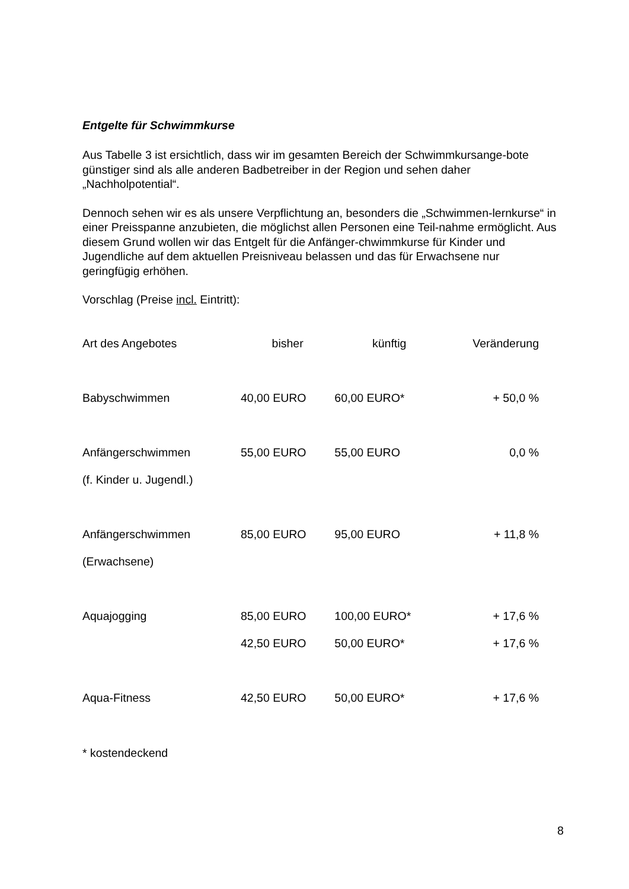Entgelte für Schwimmkurse
Aus Tabelle 3 ist ersichtlich, dass wir im gesamten Bereich der Schwimmkursange-bote günstiger sind als alle anderen Badbetreiber in der Region und sehen daher „Nachholpotential“.
Dennoch sehen wir es als unsere Verpflichtung an, besonders die „Schwimmen-lernkurse“ in einer Preisspanne anzubieten, die möglichst allen Personen eine Teil-nahme ermöglicht. Aus diesem Grund wollen wir das Entgelt für die Anfänger-chwimmkurse für Kinder und Jugendliche auf dem aktuellen Preisniveau belassen und das für Erwachsene nur geringfügig erhöhen.
Vorschlag (Preise incl. Eintritt):
| Art des Angebotes | bisher | künftig | Veränderung |
| --- | --- | --- | --- |
| Babyschwimmen | 40,00 EURO | 60,00 EURO* | + 50,0 % |
| Anfängerschwimmen | 55,00 EURO | 55,00 EURO | 0,0 % |
| (f. Kinder u. Jugendl.) | | | |
| Anfängerschwimmen | 85,00 EURO | 95,00 EURO | + 11,8 % |
| (Erwachsene) | | | |
| Aquajogging | 85,00 EURO | 100,00 EURO* | + 17,6 % |
| | 42,50 EURO | 50,00 EURO* | + 17,6 % |
| Aqua-Fitness | 42,50 EURO | 50,00 EURO* | + 17,6 % |
* kostendeckend
8